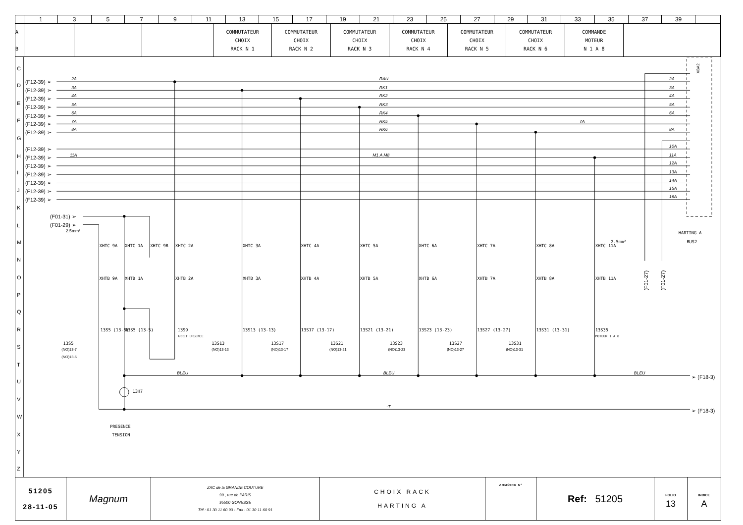| | 1 | 3 | 5 | 7 | 9 | 11 | 13 | 15 | 17 | 19 | 21 | 23 | 25 | 27 | 29 | 31 | 33 | 35 | 37 | 39 | |
| A B | | | | COMMUTATEUR CHOIX RACK N 1 | COMMUTATEUR CHOIX RACK N 2 | COMMUTATEUR CHOIX RACK N 3 | COMMUTATEUR CHOIX RACK N 4 | COMMUTATEUR CHOIX RACK N 5 | COMMUTATEUR CHOIX RACK N 6 | COMMANDE MOTEUR N 1 A 8 | |
C
D
E
F
G
H
I
J
K
L
M
N
O
P
Q
R
S
T
U
V
W
X
Y
Z
(F12-39) ➢
(F12-39) ➢
(F12-39) ➢
(F12-39) ➢
(F12-39) ➢
(F12-39) ➢
(F12-39) ➢
(F12-39) ➢
(F12-39) ➢
(F12-39) ➢
(F12-39) ➢
(F12-39) ➢
(F12-39) ➢
(F12-39) ➢
2A
3A
4A
5A
6A
7A
8A
11A
RAU
RK1
RK2
RK3
RK4
RK5
RK6
M1 A M8
7A
2A
3A
4A
5A
6A
8A
10A
11A
12A
13A
14A
15A
16A
BLEU
BLEU
BLEU
-T
XBA2
(F01-31) ➢
(F01-29) ➢
2.5mm²
XHTC 9A
XHTC 1A
XHTC 9B
XHTC 2A
XHTC 3A
XHTC 4A
XHTC 5A
XHTC 6A
XHTC 7A
XHTC 8A
XHTC 11A
XHTB 9A
XHTB 1A
XHTB 2A
XHTB 3A
XHTB 4A
XHTB 5A
XHTB 6A
XHTB 7A
XHTB 8A
XHTB 11A
13S5 (13-5)
13S5 (13-5)
13S9
ARRET URGENCE
13S13 (13-13)
13S17 (13-17)
13S21 (13-21)
13S23 (13-23)
13S27 (13-27)
13S31 (13-31)
13S35
MOTEUR 1 A 8
13S5
13S13
13S17
13S21
13S23
13S27
13S31
13H7
2.5mm²
HARTING A
BUS2
PRESENCE
TENSION
(NO)13-7
(NO)13-5
(NO)13-13
(NO)13-17
(NO)13-21
(NO)13-23
(NO)13-27
(NO)13-31
➢ (F18-3)
➢ (F18-3)
(F01-27)
(F01-27)
| 51205 28-11-05 | Magnum | ZAC de la GRANDE COUTURE 99 , rue de PARIS 95500 GONESSE Tél : 01 30 11 60 90 - Fax : 01 30 11 60 91 | CHOIX RACK HARTING A | ARMOIRE N° | Ref: 51205 | FOLIO 13 | INDICE A |